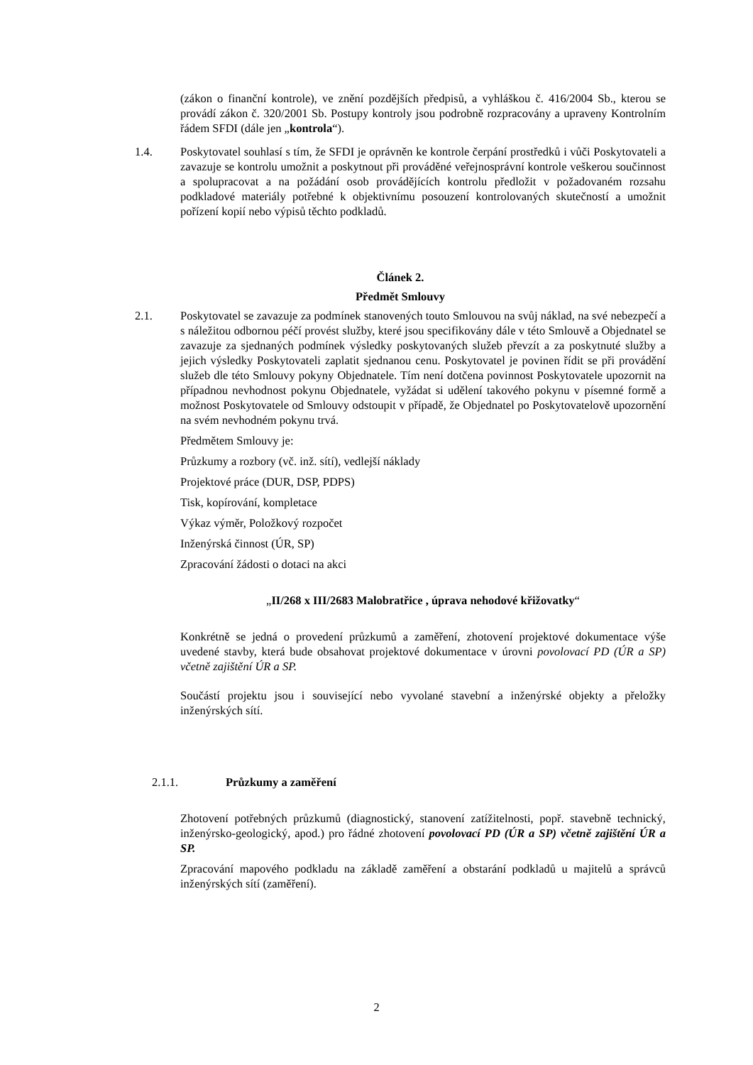(zákon o finanční kontrole), ve znění pozdějších předpisů, a vyhláškou č. 416/2004 Sb., kterou se provádí zákon č. 320/2001 Sb. Postupy kontroly jsou podrobně rozpracovány a upraveny Kontrolním řádem SFDI (dále jen „kontrola“).
1.4. Poskytovatel souhlasí s tím, že SFDI je oprávněn ke kontrole čerpání prostředků i vůči Poskytovateli a zavazuje se kontrolu umožnit a poskytnout při prováděné veřejnosprávní kontrole veškerou součinnost a spolupracovat a na požádání osob provádějících kontrolu předložit v požadovaném rozsahu podkladové materiály potřebné k objektivnímu posouzení kontrolovaných skutečností a umožnit pořízení kopií nebo výpisů těchto podkladů.
Článek 2.
Předmět Smlouvy
2.1. Poskytovatel se zavazuje za podmínek stanovených touto Smlouvou na svůj náklad, na své nebezpečí a s náležitou odbornou péčí provést služby, které jsou specifikovány dále v této Smlouvě a Objednatel se zavazuje za sjednaných podmínek výsledky poskytovaných služeb převzít a za poskytnuté služby a jejich výsledky Poskytovateli zaplatit sjednanou cenu. Poskytovatel je povinen řídit se při provádění služeb dle této Smlouvy pokyny Objednatele. Tím není dotčena povinnost Poskytovatele upozornit na případnou nevhodnost pokynu Objednatele, vyžádat si udělení takového pokynu v písemné formě a možnost Poskytovatele od Smlouvy odstoupit v případě, že Objednatel po Poskytovatelově upozornění na svém nevhodném pokynu trvá.
Předmětem Smlouvy je:
Průzkumy a rozbory (vč. inž. sítí), vedlejší náklady
Projektové práce (DUR, DSP, PDPS)
Tisk, kopírování, kompletace
Výkaz výměr, Položkový rozpočet
Inženýrská činnost (ÚR, SP)
Zpracování žádosti o dotaci na akci
„II/268 x III/2683 Malobratřice , úprava nehodové křižovatky“
Konkrétně se jedná o provedení průzkumů a zaměření, zhotovení projektové dokumentace výše uvedené stavby, která bude obsahovat projektové dokumentace v úrovni povolovací PD (ÚR a SP) včetně zajištění ÚR a SP.
Součástí projektu jsou i související nebo vyvolané stavební a inženýrské objekty a přeložky inženýrských sítí.
2.1.1. Průzkumy a zaměření
Zhotovení potřebných průzkumů (diagnostický, stanovení zatížitelnosti, popř. stavebně technický, inženýrsko-geologický, apod.) pro řádné zhotovení povolovací PD (ÚR a SP) včetně zajištění ÚR a SP.
Zpracování mapového podkladu na základě zaměření a obstarání podkladů u majitelů a správců inženýrských sítí (zaměření).
2